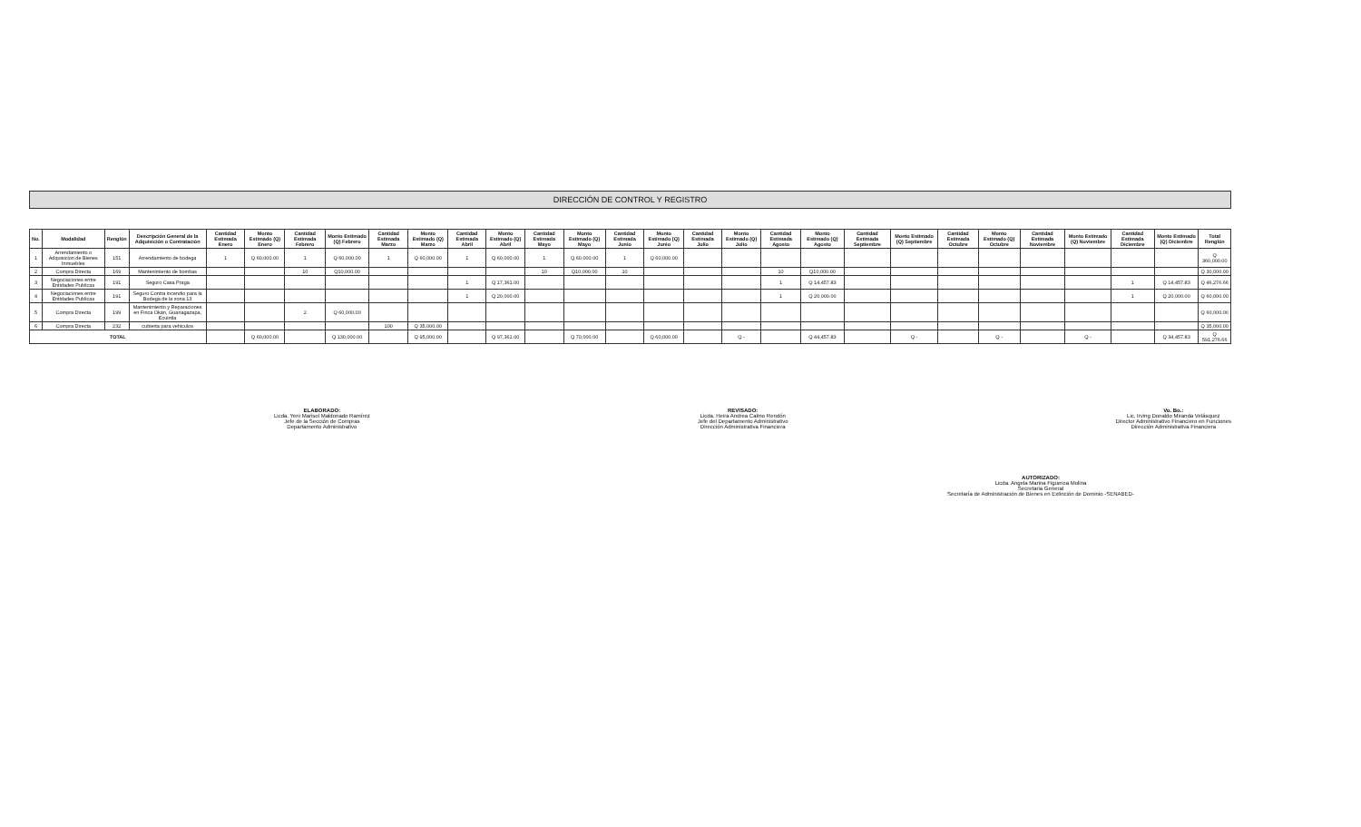DIRECCIÓN DE CONTROL Y REGISTRO
| No. | Modalidad | Renglón | Descripción General de la Adquisición o Contratación | Cantidad Estimada Enero | Monto Estimado (Q) Enero | Cantidad Estimada Febrero | Monto Estimado (Q) Febrero | Cantidad Estimada Marzo | Monto Estimado (Q) Marzo | Cantidad Estimada Abril | Monto Estimado (Q) Abril | Cantidad Estimada Mayo | Monto Estimado (Q) Mayo | Cantidad Estimada Junio | Monto Estimado (Q) Junio | Cantidad Estimada Julio | Monto Estimado (Q) Julio | Cantidad Estimada Agosto | Monto Estimado (Q) Agosto | Cantidad Estimada Septiembre | Monto Estimado (Q) Septiembre | Cantidad Estimada Octubre | Monto Estimado (Q) Octubre | Cantidad Estimada Noviembre | Monto Estimado (Q) Noviembre | Cantidad Estimada Diciembre | Monto Estimado (Q) Diciembre | Total Renglón |
| --- | --- | --- | --- | --- | --- | --- | --- | --- | --- | --- | --- | --- | --- | --- | --- | --- | --- | --- | --- | --- | --- | --- | --- | --- | --- | --- | --- | --- |
| 1 | Arrendamiento o Adquisicion de Bienes Inmuebles | 151 | Arrendamiento de bodega | 1 | Q 60,000.00 | 1 | Q 60,000.00 | 1 | Q 60,000.00 | 1 | Q 60,000.00 | 1 | Q 60,000.00 | 1 | Q 60,000.00 | | | | | | | | | | | | | Q 360,000.00 |
| 2 | Compra Directa | 169 | Mantenimiento de bombas | | | 10 | Q10,000.00 | | | | | 10 | Q10,000.00 | 10 | | | | 10 | Q10,000.00 | | | | | | | | | Q 30,000.00 |
| 3 | Negociaciones entre Entidades Publicas | 191 | Seguro Casa Praga | | | | | | | 1 | Q 17,361.00 | | | | | | | 1 | Q 14,457.83 | | | | | | | 1 | Q 14,457.83 | Q 46,276.66 |
| 4 | Negociaciones entre Entidades Publicas | 191 | Seguro Contra incendio para la Bodega de la zona 13 | | | | | | | 1 | Q 20,000.00 | | | | | | | 1 | Q 20,000.00 | | | | | | | 1 | Q 20,000.00 | Q 60,000.00 |
| 5 | Compra Directa | 199 | Mantenimiento y Reparaciones en Finca Okán, Guanagazapa, Ecuintla | | | 2 | Q 60,000.00 | | | | | | | | | | | | | | | | | | | | | Q 60,000.00 |
| 6 | Compra Directa | 232 | cubierta para vehiculos | | | | | 100 | Q 35,000.00 | | | | | | | | | | | | | | | | | | | Q 35,000.00 |
| TOTAL | | | | | Q 60,000.00 | | Q 130,000.00 | | Q 95,000.00 | | Q 97,361.00 | | Q 70,000.00 | | Q 60,000.00 | | Q - | | Q 44,457.83 | | Q - | | Q - | | Q - | | Q 34,457.83 | Q 591,276.66 |
ELABORADO:
Licda. Yeni Marisol Maldonado Ramírez
Jefe de la Sección de Compras
Departamento Administrativo
REVISADO:
Licda. Heira Andrea Calmo Rendón
Jefe del Departamento Administrativo
Dirección Administrativa Financiera
Vo. Bo.:
Lic. Irving Donaldo Miranda Velásquez
Director Administrativo Financiero en Funciones
Dirección Administrativa Financiera
AUTORIZADO:
Licda. Angela Marina Figueroa Molina
Secretaria General
Secretaría de Administración de Bienes en Extinción de Dominio -SENABED-